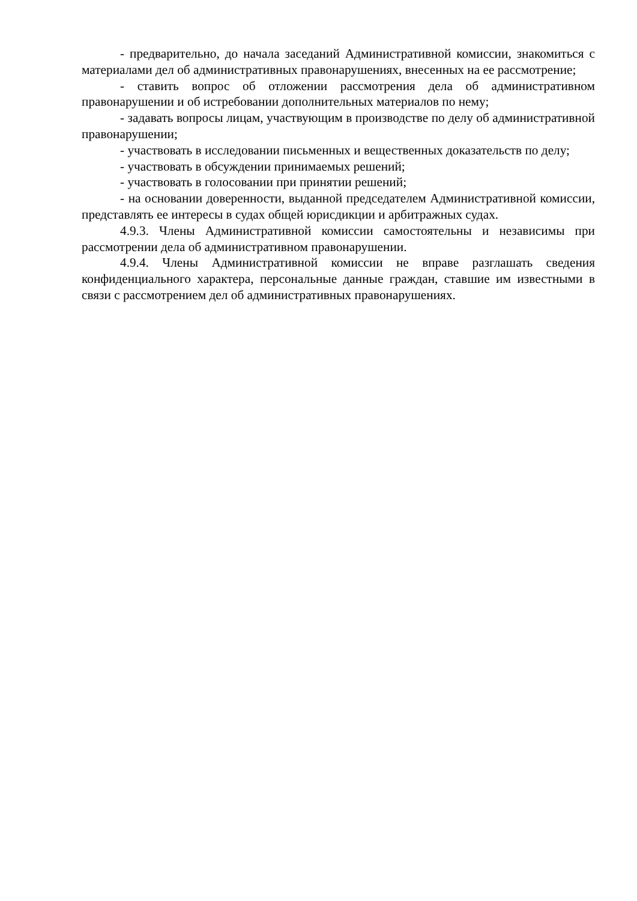- предварительно, до начала заседаний Административной комиссии, знакомиться с материалами дел об административных правонарушениях, внесенных на ее рассмотрение;
- ставить вопрос об отложении рассмотрения дела об административном правонарушении и об истребовании дополнительных материалов по нему;
- задавать вопросы лицам, участвующим в производстве по делу об административной правонарушении;
- участвовать в исследовании письменных и вещественных доказательств по делу;
- участвовать в обсуждении принимаемых решений;
- участвовать в голосовании при принятии решений;
- на основании доверенности, выданной председателем Административной комиссии, представлять ее интересы в судах общей юрисдикции и арбитражных судах.
4.9.3. Члены Административной комиссии самостоятельны и независимы при рассмотрении дела об административном правонарушении.
4.9.4. Члены Административной комиссии не вправе разглашать сведения конфиденциального характера, персональные данные граждан, ставшие им известными в связи с рассмотрением дел об административных правонарушениях.